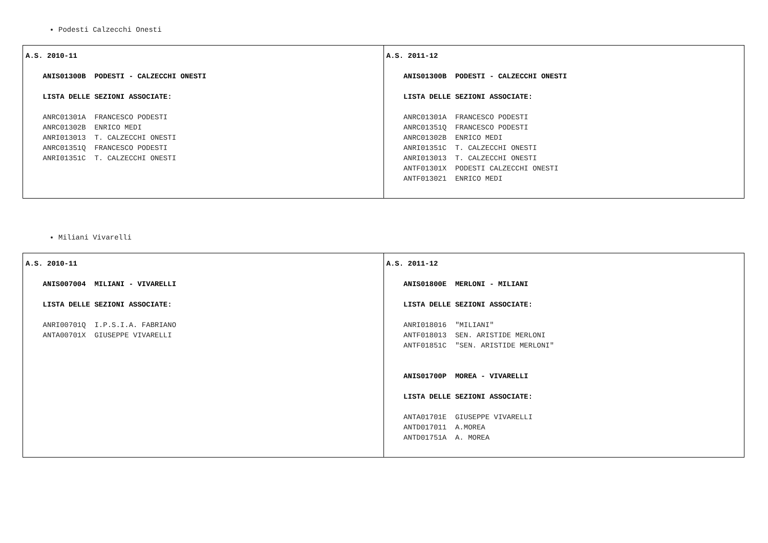Podesti Calzecchi Onesti
| A.S. 2010-11 ANIS01300B PODESTI - CALZECCHI ONESTI LISTA DELLE SEZIONI ASSOCIATE: ANRC01301A FRANCESCO PODESTI ANRC01302B ENRICO MEDI ANRI013013 T. CALZECCHI ONESTI ANRC01351Q FRANCESCO PODESTI ANRI01351C T. CALZECCHI ONESTI | A.S. 2011-12 ANIS01300B PODESTI - CALZECCHI ONESTI LISTA DELLE SEZIONI ASSOCIATE: ANRC01301A FRANCESCO PODESTI ANRC01351Q FRANCESCO PODESTI ANRC01302B ENRICO MEDI ANRI01351C T. CALZECCHI ONESTI ANRI013013 T. CALZECCHI ONESTI ANTF01301X PODESTI CALZECCHI ONESTI ANTF013021 ENRICO MEDI |
Miliani Vivarelli
| A.S. 2010-11 ANIS007004 MILIANI - VIVARELLI LISTA DELLE SEZIONI ASSOCIATE: ANRI00701Q I.P.S.I.A. FABRIANO ANTA00701X GIUSEPPE VIVARELLI | A.S. 2011-12 ANIS01800E MERLONI - MILIANI LISTA DELLE SEZIONI ASSOCIATE: ANRI018016 "MILIANI" ANTF018013 SEN. ARISTIDE MERLONI ANTF01851C "SEN. ARISTIDE MERLONI" ANIS01700P MOREA - VIVARELLI LISTA DELLE SEZIONI ASSOCIATE: ANTA01701E GIUSEPPE VIVARELLI ANTD017011 A.MOREA ANTD01751A A. MOREA |